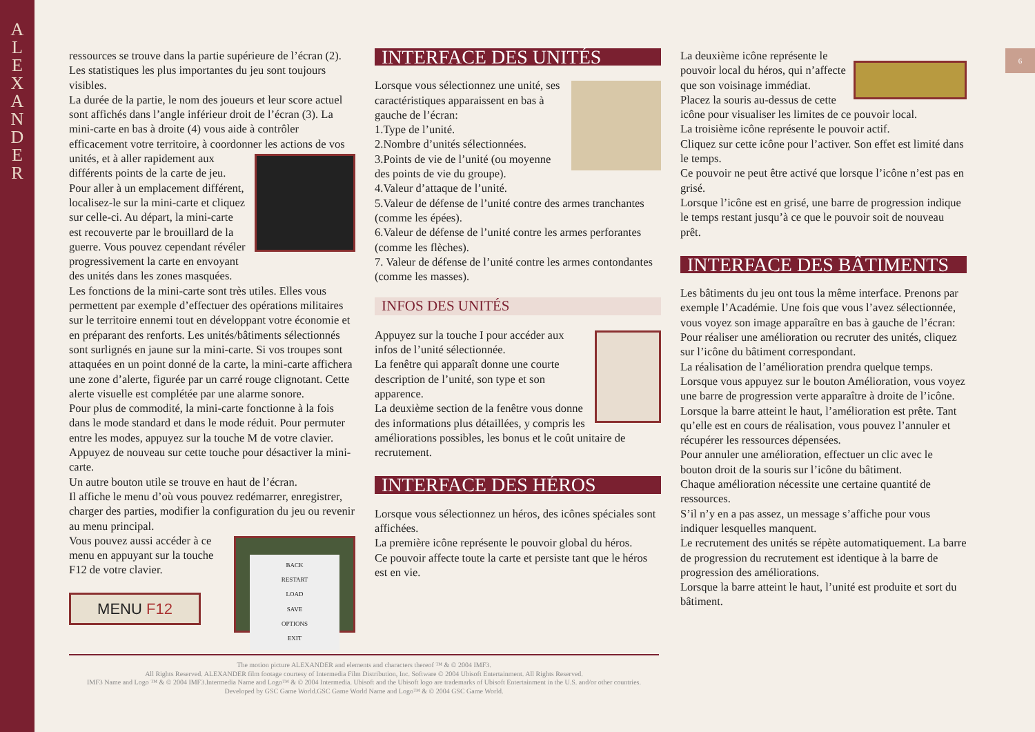A
L
E
X
A
N
D
E
R
6
ressources se trouve dans la partie supérieure de l’écran (2).
Les statistiques les plus importantes du jeu sont toujours visibles.
La durée de la partie, le nom des joueurs et leur score actuel sont affichés dans l’angle inférieur droit de l’écran (3). La mini-carte en bas à droite (4) vous aide à contrôler efficacement votre territoire, à coordonner les actions de vos unités, et à aller rapidement aux différents points de la carte de jeu. Pour aller à un emplacement différent, localisez-le sur la mini-carte et cliquez sur celle-ci. Au départ, la mini-carte est recouverte par le brouillard de la guerre. Vous pouvez cependant révéler progressivement la carte en envoyant des unités dans les zones masquées.
Les fonctions de la mini-carte sont très utiles. Elles vous permettent par exemple d’effectuer des opérations militaires sur le territoire ennemi tout en développant votre économie et en préparant des renforts. Les unités/bâtiments sélectionnés sont surlignés en jaune sur la mini-carte. Si vos troupes sont attaquées en un point donné de la carte, la mini-carte affichera une zone d’alerte, figurée par un carré rouge clignotant. Cette alerte visuelle est complétée par une alarme sonore.
Pour plus de commodité, la mini-carte fonctionne à la fois dans le mode standard et dans le mode réduit. Pour permuter entre les modes, appuyez sur la touche M de votre clavier.
Appuyez de nouveau sur cette touche pour désactiver la mini-carte.
Un autre bouton utile se trouve en haut de l’écran.
Il affiche le menu d’où vous pouvez redémarrer, enregistrer, charger des parties, modifier la configuration du jeu ou revenir au menu principal.
BACK
RESTART
LOAD
SAVE
OPTIONS
EXIT
Vous pouvez aussi accéder à ce menu en appuyant sur la touche F12 de votre clavier.
MENU F12
INTERFACE DES UNITÉS
Lorsque vous sélectionnez une unité, ses caractéristiques apparaissent en bas à gauche de l’écran:
1.Type de l’unité.
2.Nombre d’unités sélectionnées.
3.Points de vie de l’unité (ou moyenne des points de vie du groupe).
4.Valeur d’attaque de l’unité.
5.Valeur de défense de l’unité contre des armes tranchantes (comme les épées).
6.Valeur de défense de l’unité contre les armes perforantes (comme les flèches).
7. Valeur de défense de l’unité contre les armes contondantes (comme les masses).
INFOS DES UNITÉS
Appuyez sur la touche I pour accéder aux infos de l’unité sélectionnée.
La fenêtre qui apparaît donne une courte description de l’unité, son type et son apparence.
La deuxième section de la fenêtre vous donne des informations plus détaillées, y compris les améliorations possibles, les bonus et le coût unitaire de recrutement.
INTERFACE DES HÉROS
Lorsque vous sélectionnez un héros, des icônes spéciales sont affichées.
La première icône représente le pouvoir global du héros.
Ce pouvoir affecte toute la carte et persiste tant que le héros est en vie.
La deuxième icône représente le pouvoir local du héros, qui n’affecte que son voisinage immédiat.
Placez la souris au-dessus de cette icône pour visualiser les limites de ce pouvoir local.
La troisième icône représente le pouvoir actif.
Cliquez sur cette icône pour l’activer. Son effet est limité dans le temps.
Ce pouvoir ne peut être activé que lorsque l’icône n’est pas en grisé.
Lorsque l’icône est en grisé, une barre de progression indique le temps restant jusqu’à ce que le pouvoir soit de nouveau prêt.
INTERFACE DES BÂTIMENTS
Les bâtiments du jeu ont tous la même interface. Prenons par exemple l’Académie. Une fois que vous l’avez sélectionnée, vous voyez son image apparaître en bas à gauche de l’écran:
Pour réaliser une amélioration ou recruter des unités, cliquez sur l’icône du bâtiment correspondant.
La réalisation de l’amélioration prendra quelque temps.
Lorsque vous appuyez sur le bouton Amélioration, vous voyez une barre de progression verte apparaître à droite de l’icône.
Lorsque la barre atteint le haut, l’amélioration est prête. Tant qu’elle est en cours de réalisation, vous pouvez l’annuler et récupérer les ressources dépensées.
Pour annuler une amélioration, effectuer un clic avec le bouton droit de la souris sur l’icône du bâtiment.
Chaque amélioration nécessite une certaine quantité de ressources.
S’il n’y en a pas assez, un message s’affiche pour vous indiquer lesquelles manquent.
Le recrutement des unités se répète automatiquement. La barre de progression du recrutement est identique à la barre de progression des améliorations.
Lorsque la barre atteint le haut, l’unité est produite et sort du bâtiment.
The motion picture ALEXANDER and elements and characters thereof ™ & © 2004 IMF3.
All Rights Reserved. ALEXANDER film footage courtesy of Intermedia Film Distribution, Inc. Software © 2004 Ubisoft Entertainment. All Rights Reserved.
IMF3 Name and Logo ™ & © 2004 IMF3.Intermedia Name and Logo™ & © 2004 Intermedia. Ubisoft and the Ubisoft logo are trademarks of Ubisoft Entertainment in the U.S. and/or other countries.
Developed by GSC Game World.GSC Game World Name and Logo™ & © 2004 GSC Game World.